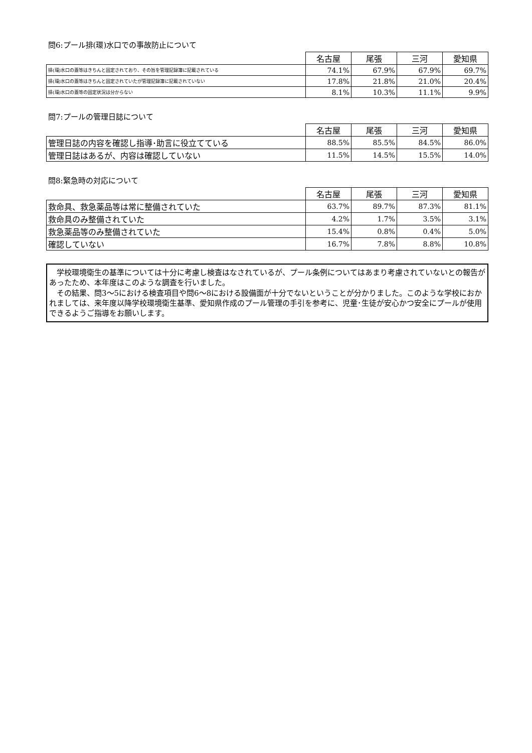問6:プール排(環)水口での事故防止について
| | 名古屋 | 尾張 | 三河 | 愛知県 |
| --- | --- | --- | --- | --- |
| 排(環)水口の蓋等はきちんと固定されており、その旨を管理記録簿に記載されている | 74.1% | 67.9% | 67.9% | 69.7% |
| 排(環)水口の蓋等はきちんと固定されていたが管理記録簿に記載されていない | 17.8% | 21.8% | 21.0% | 20.4% |
| 排(環)水口の蓋等の固定状況は分からない | 8.1% | 10.3% | 11.1% | 9.9% |
問7:プールの管理日誌について
| | 名古屋 | 尾張 | 三河 | 愛知県 |
| --- | --- | --- | --- | --- |
| 管理日誌の内容を確認し指導･助言に役立てている | 88.5% | 85.5% | 84.5% | 86.0% |
| 管理日誌はあるが、内容は確認していない | 11.5% | 14.5% | 15.5% | 14.0% |
問8:緊急時の対応について
| | 名古屋 | 尾張 | 三河 | 愛知県 |
| --- | --- | --- | --- | --- |
| 救命具、救急薬品等は常に整備されていた | 63.7% | 89.7% | 87.3% | 81.1% |
| 救命具のみ整備されていた | 4.2% | 1.7% | 3.5% | 3.1% |
| 救急薬品等のみ整備されていた | 15.4% | 0.8% | 0.4% | 5.0% |
| 確認していない | 16.7% | 7.8% | 8.8% | 10.8% |
　学校環境衛生の基準については十分に考慮し検査はなされているが、プール条例についてはあまり考慮されていないとの報告があったため、本年度はこのような調査を行いました。
　その結果、問3～5における検査項目や問6～8における設備面が十分でないということが分かりました。このような学校におかれましては、来年度以降学校環境衛生基準、愛知県作成のプール管理の手引を参考に、児童･生徒が安心かつ安全にプールが使用できるようご指導をお願いします。